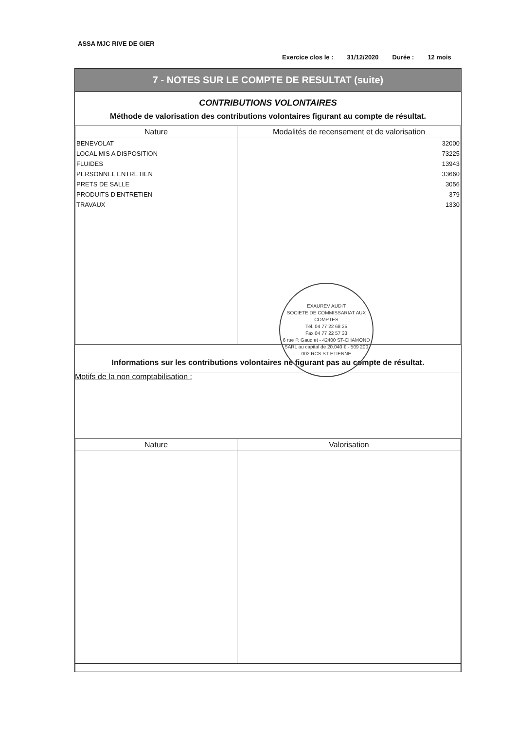ASSA MJC RIVE DE GIER
Exercice clos le : 31/12/2020 Durée : 12 mois
7 - NOTES SUR LE COMPTE DE RESULTAT (suite)
CONTRIBUTIONS VOLONTAIRES
Méthode de valorisation des contributions volontaires figurant au compte de résultat.
| Nature | Modalités de recensement et de valorisation |
| --- | --- |
| BENEVOLAT | 32000 |
| LOCAL MIS A DISPOSITION | 73225 |
| FLUIDES | 13943 |
| PERSONNEL ENTRETIEN | 33660 |
| PRETS DE SALLE | 3056 |
| PRODUITS D'ENTRETIEN | 379 |
| TRAVAUX | 1330 |
Informations sur les contributions volontaires ne figurant pas au compte de résultat.
Motifs de la non comptabilisation :
| Nature | Valorisation |
| --- | --- |
EXAUREV AUDIT
SOCIETE DE COMMISSARIAT AUX COMPTES
Tél. 04 77 22 68 25
Fax 04 77 22 57 33
6 rue P. Gaud et - 42400 ST-CHAMOND
SARL au capital de 20.040 € - 509 200 002 RCS ST-ETIENNE